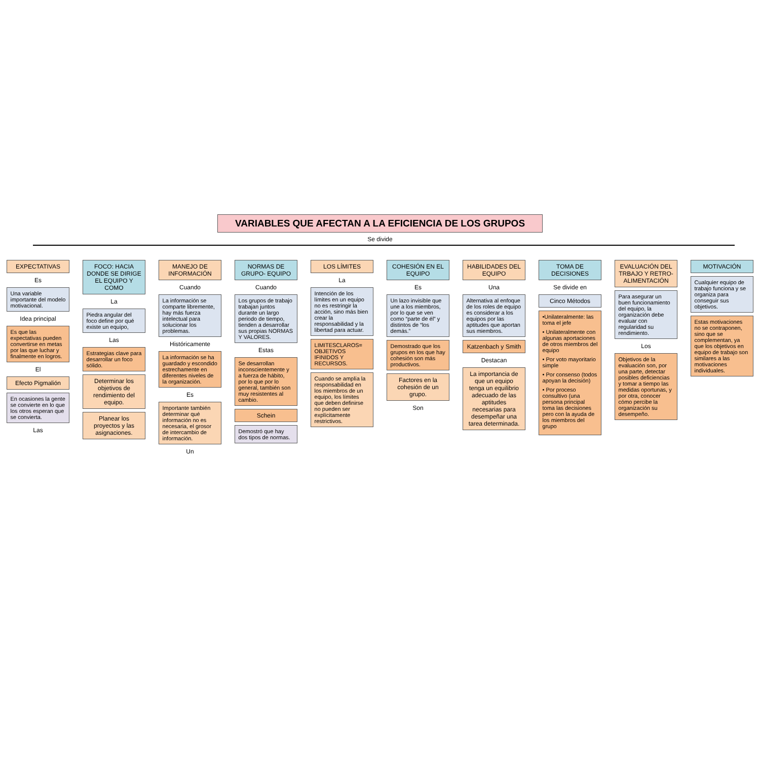VARIABLES QUE AFECTAN A LA EFICIENCIA DE LOS GRUPOS
Se divide
EXPECTATIVAS
Es
Una variable importante del modelo motivacional.
Idea principal
Es que las expectativas pueden convertirse en metas por las que luchar y finalmente en logros.
El
Efecto Pigmalión
En ocasiones la gente se convierte en lo que los otros esperan que se convierta.
Las
FOCO: HACIA DONDE SE DIRIGE EL EQUIPO Y COMO
La
Piedra angular del foco define por qué existe un equipo,
Las
Estrategias clave para desarrollar un foco sólido.
Determinar los objetivos de rendimiento del equipo.
Planear los proyectos y las asignaciones.
MANEJO DE INFORMACIÓN
Cuando
La información se comparte libremente, hay más fuerza intelectual para solucionar los problemas.
Históricamente
La información se ha guardado y escondido estrechamente en diferentes niveles de la organización.
Es
Importante también determinar qué información no es necesaria, el grosor de intercambio de información.
Un
NORMAS DE GRUPO- EQUIPO
Cuando
Los grupos de trabajo trabajan juntos durante un largo periodo de tiempo, tienden a desarrollar sus propias NORMAS Y VALORES.
Estas
Se desarrollan inconscientemente y a fuerza de hábito, por lo que por lo general, también son muy resistentes al cambio.
Schein
Demostró que hay dos tipos de normas.
LOS LÍMITES
La
Intención de los límites en un equipo no es restringir la acción, sino más bien crear la responsabilidad y la libertad para actuar.
LIMITESCLAROS= OBJETIVOS IFINIDOS Y RECURSOS.
Cuando se amplía la responsabilidad en los miembros de un equipo, los límites que deben definirse no pueden ser explícitamente restrictivos.
COHESIÓN EN EL EQUIPO
Es
Un lazo invisible que une a los miembros, por lo que se ven como “parte de él” y distintos de “los demás.”
Demostrado que los grupos en los que hay cohesión son más productivos.
Factores en la cohesión de un grupo.
Son
HABILIDADES DEL EQUIPO
Una
Alternativa al enfoque de los roles de equipo es considerar a los equipos por las aptitudes que aportan sus miembros.
Katzenbach y Smith
Destacan
La importancia de que un equipo tenga un equilibrio adecuado de las aptitudes necesarias para desempeñar una tarea determinada.
TOMA DE DECISIONES
Se divide en
Cinco Métodos
•Unilateralmente: las toma el jefe
• Unilateralmente con algunas aportaciones de otros miembros del equipo
• Por voto mayoritario simple
• Por consenso (todos apoyan la decisión)
• Por proceso consultivo (una persona principal toma las decisiones pero con la ayuda de los miembros del grupo
EVALUACIÓN DEL TRBAJO Y RETRO-ALIMENTACIÓN
Para asegurar un buen funcionamiento del equipo, la organización debe evaluar con regularidad su rendimiento.
Los
Objetivos de la evaluación son, por una parte, detectar posibles deficiencias y tomar a tiempo las medidas oportunas, y por otra, conocer cómo percibe la organización su desempeño.
MOTIVACIÓN
Cualquier equipo de trabajo funciona y se organiza para conseguir sus objetivos.
Estas motivaciones no se contraponen, sino que se complementan, ya que los objetivos en equipo de trabajo son similares a las motivaciones individuales.